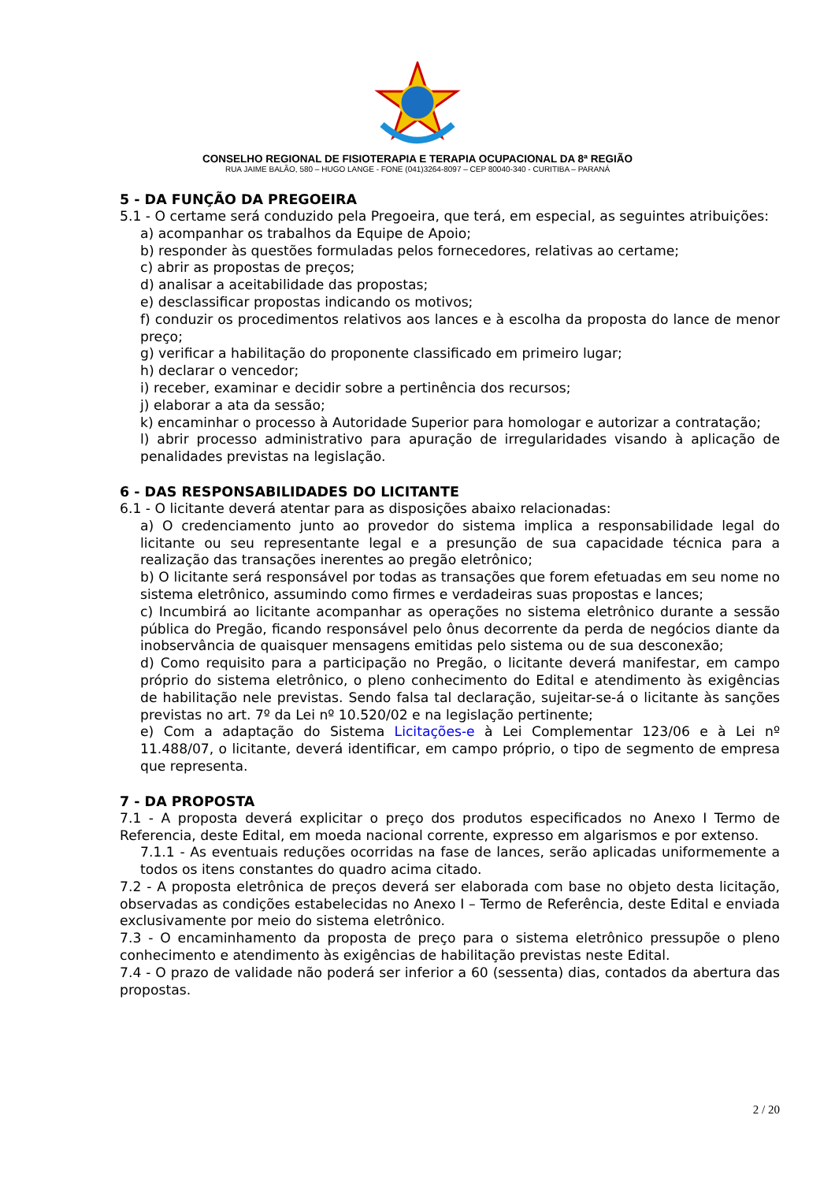CONSELHO REGIONAL DE FISIOTERAPIA E TERAPIA OCUPACIONAL DA 8ª REGIÃO
RUA JAIME BALÃO, 580 – HUGO LANGE - FONE (041)3264-8097 – CEP 80040-340 - CURITIBA – PARANÁ
5 - DA FUNÇÃO DA PREGOEIRA
5.1 - O certame será conduzido pela Pregoeira, que terá, em especial, as seguintes atribuições:
a) acompanhar os trabalhos da Equipe de Apoio;
b) responder às questões formuladas pelos fornecedores, relativas ao certame;
c) abrir as propostas de preços;
d) analisar a aceitabilidade das propostas;
e) desclassificar propostas indicando os motivos;
f) conduzir os procedimentos relativos aos lances e à escolha da proposta do lance de menor preço;
g) verificar a habilitação do proponente classificado em primeiro lugar;
h) declarar o vencedor;
i) receber, examinar e decidir sobre a pertinência dos recursos;
j) elaborar a ata da sessão;
k) encaminhar o processo à Autoridade Superior para homologar e autorizar a contratação;
l) abrir processo administrativo para apuração de irregularidades visando à aplicação de penalidades previstas na legislação.
6 - DAS RESPONSABILIDADES DO LICITANTE
6.1 - O licitante deverá atentar para as disposições abaixo relacionadas:
a) O credenciamento junto ao provedor do sistema implica a responsabilidade legal do licitante ou seu representante legal e a presunção de sua capacidade técnica para a realização das transações inerentes ao pregão eletrônico;
b) O licitante será responsável por todas as transações que forem efetuadas em seu nome no sistema eletrônico, assumindo como firmes e verdadeiras suas propostas e lances;
c) Incumbirá ao licitante acompanhar as operações no sistema eletrônico durante a sessão pública do Pregão, ficando responsável pelo ônus decorrente da perda de negócios diante da inobservância de quaisquer mensagens emitidas pelo sistema ou de sua desconexão;
d) Como requisito para a participação no Pregão, o licitante deverá manifestar, em campo próprio do sistema eletrônico, o pleno conhecimento do Edital e atendimento às exigências de habilitação nele previstas. Sendo falsa tal declaração, sujeitar-se-á o licitante às sanções previstas no art. 7º da Lei nº 10.520/02 e na legislação pertinente;
e) Com a adaptação do Sistema Licitações-e à Lei Complementar 123/06 e à Lei nº 11.488/07, o licitante, deverá identificar, em campo próprio, o tipo de segmento de empresa que representa.
7 - DA PROPOSTA
7.1 - A proposta deverá explicitar o preço dos produtos especificados no Anexo I Termo de Referencia, deste Edital, em moeda nacional corrente, expresso em algarismos e por extenso.
7.1.1 - As eventuais reduções ocorridas na fase de lances, serão aplicadas uniformemente a todos os itens constantes do quadro acima citado.
7.2 - A proposta eletrônica de preços deverá ser elaborada com base no objeto desta licitação, observadas as condições estabelecidas no Anexo I – Termo de Referência, deste Edital e enviada exclusivamente por meio do sistema eletrônico.
7.3 - O encaminhamento da proposta de preço para o sistema eletrônico pressupõe o pleno conhecimento e atendimento às exigências de habilitação previstas neste Edital.
7.4 - O prazo de validade não poderá ser inferior a 60 (sessenta) dias, contados da abertura das propostas.
2 / 20